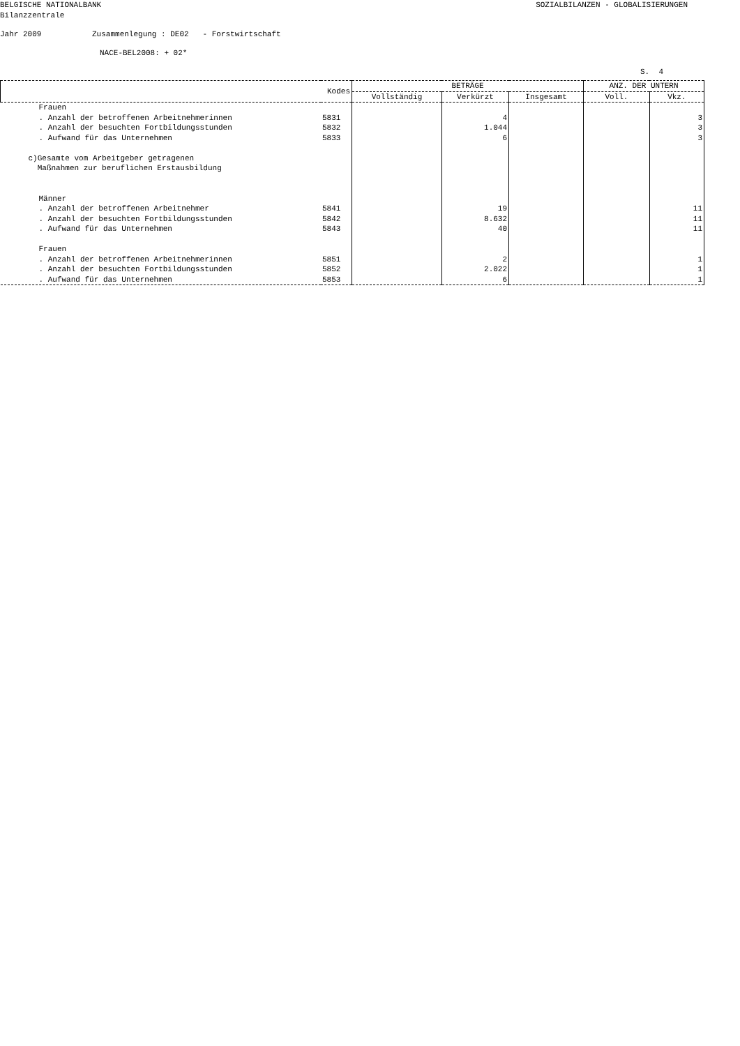BELGISCHE NATIONALBANK SOZIALBILANZEN - GLOBALISIERUNGEN
Bilanzzentrale
Jahr 2009 Zusammenlegung : DE02 - Forstwirtschaft
NACE-BEL2008: + 02*
S. 4
| | Kodes | BETRÄGE | | | ANZ. DER UNTERN | |
| --- | --- | --- | --- | --- | --- | --- |
| | | Vollständig | Verkürzt | Insgesamt | Voll. | Vkz. |
| Frauen | | | | | | |
| . Anzahl der betroffenen Arbeitnehmerinnen | 5831 | | 4 | | | 3 |
| . Anzahl der besuchten Fortbildungsstunden | 5832 | | 1.044 | | | 3 |
| . Aufwand für das Unternehmen | 5833 | | 6 | | | 3 |
| c)Gesamte vom Arbeitgeber getragenen Maßnahmen zur beruflichen Erstausbildung | | | | | | |
| Männer | | | | | | |
| . Anzahl der betroffenen Arbeitnehmer | 5841 | | 19 | | | 11 |
| . Anzahl der besuchten Fortbildungsstunden | 5842 | | 8.632 | | | 11 |
| . Aufwand für das Unternehmen | 5843 | | 40 | | | 11 |
| Frauen | | | | | | |
| . Anzahl der betroffenen Arbeitnehmerinnen | 5851 | | 2 | | | 1 |
| . Anzahl der besuchten Fortbildungsstunden | 5852 | | 2.022 | | | 1 |
| . Aufwand für das Unternehmen | 5853 | | 6 | | | 1 |